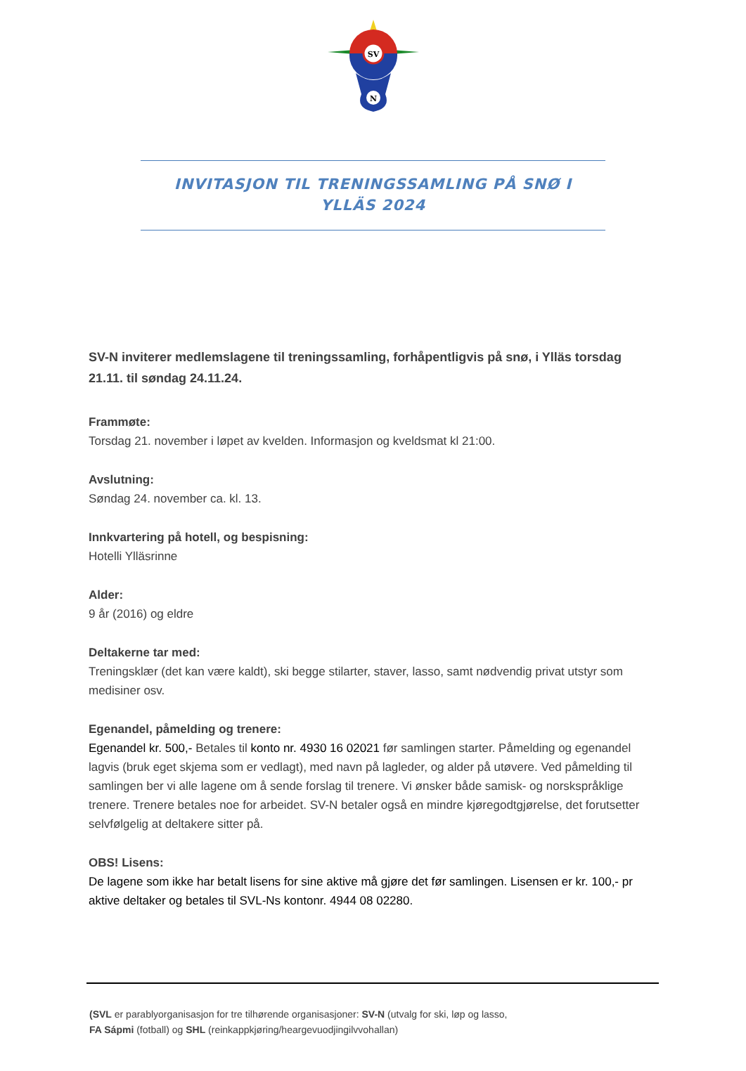SV
N
INVITASJON TIL TRENINGSSAMLING PÅ SNØ I
YLLÄS 2024
SV-N inviterer medlemslagene til treningssamling, forhåpentligvis på snø, i Ylläs torsdag 21.11. til søndag 24.11.24.
Frammøte:
Torsdag 21. november i løpet av kvelden. Informasjon og kveldsmat kl 21:00.
Avslutning:
Søndag 24. november ca. kl. 13.
Innkvartering på hotell, og bespisning:
Hotelli Ylläsrinne
Alder:
9 år (2016) og eldre
Deltakerne tar med:
Treningsklær (det kan være kaldt), ski begge stilarter, staver, lasso, samt nødvendig privat utstyr som medisiner osv.
Egenandel, påmelding og trenere:
Egenandel kr. 500,- Betales til konto nr. 4930 16 02021 før samlingen starter. Påmelding og egenandel lagvis (bruk eget skjema som er vedlagt), med navn på lagleder, og alder på utøvere. Ved påmelding til samlingen ber vi alle lagene om å sende forslag til trenere. Vi ønsker både samisk- og norskspråklige trenere. Trenere betales noe for arbeidet. SV-N betaler også en mindre kjøregodtgjørelse, det forutsetter selvfølgelig at deltakere sitter på.
OBS! Lisens:
De lagene som ikke har betalt lisens for sine aktive må gjøre det før samlingen. Lisensen er kr. 100,- pr aktive deltaker og betales til SVL-Ns kontonr. 4944 08 02280.
(SVL er parablyorganisasjon for tre tilhørende organisasjoner: SV-N (utvalg for ski, løp og lasso,
FA Sápmi (fotball) og SHL (reinkappkjøring/heargevuodjingilvvohallan)